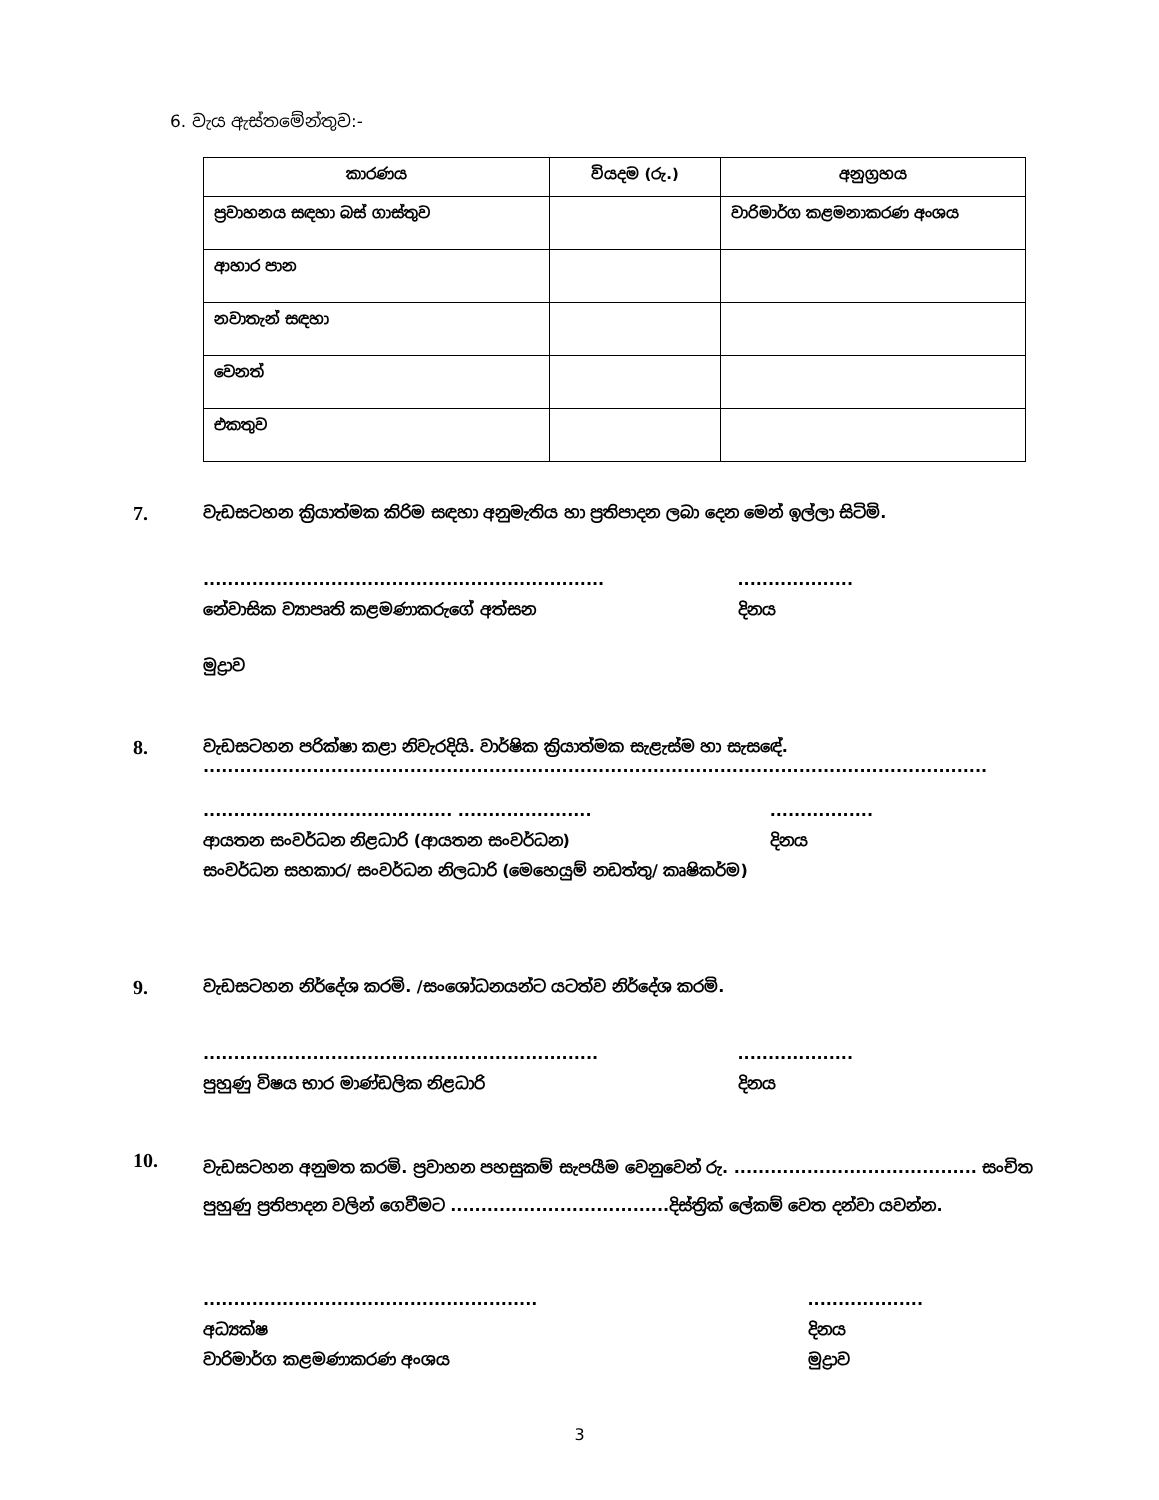6. වැය ඇස්තමේන්තුව:-
| කාරණය | වියදම (රු.) | අනුග්‍රහය |
| --- | --- | --- |
| ප්‍රවාහනය සඳහා බස් ගාස්තුව | | වාරිමාර්ග කළමනාකරණ අංශය |
| ආහාර පාන | | |
| නවාතැන් සඳහා | | |
| වෙනත් | | |
| එකතුව | | |
7.
වැඩසටහන ක්‍රියාත්මක කිරිම සඳහා අනුමැතිය හා ප්‍රතිපාදන ලබා දෙන මෙන් ඉල්ලා සිටිමි.
..................................................................
නේවාසික ව්‍යාපෘති කළමණාකරුගේ අත්සන
...................
දිනය
මුද්‍රාව
8.
වැඩසටහන පරික්ෂා කළා නිවැරදියි. වාර්ෂික ක්‍රියාත්මක සැළැස්ම හා සැසඳේ.
.................................................................................................................................
......................................... ......................
ආයතන සංවර්ධන නිළධාරි (ආයතන සංවර්ධන)
සංවර්ධන සහකාර/ සංවර්ධන නිලධාරි (මෙහෙයුම් නඩත්තු/ කෘෂිකර්ම)
.................
දිනය
9.
වැඩසටහන නිර්දේශ කරමි. /සංශෝධනයන්ට යටත්ව නිර්දේශ කරමි.
.................................................................
පුහුණු විෂය භාර මාණ්ඩලික නිළධාරි
...................
දිනය
10.
වැඩසටහන අනුමත කරමි. ප්‍රවාහන පහසුකම් සැපයීම වෙනුවෙන් රු. ........................................ සංචිත පුහුණු ප්‍රතිපාදන වලින් ගෙවීමට ....................................දිස්ත්‍රික් ලේකම් වෙත දන්වා යවන්න.
.......................................................
අධ්‍යක්ෂ
වාරිමාර්ග කළමණාකරණ අංශය
...................
දිනය
මුද්‍රාව
3